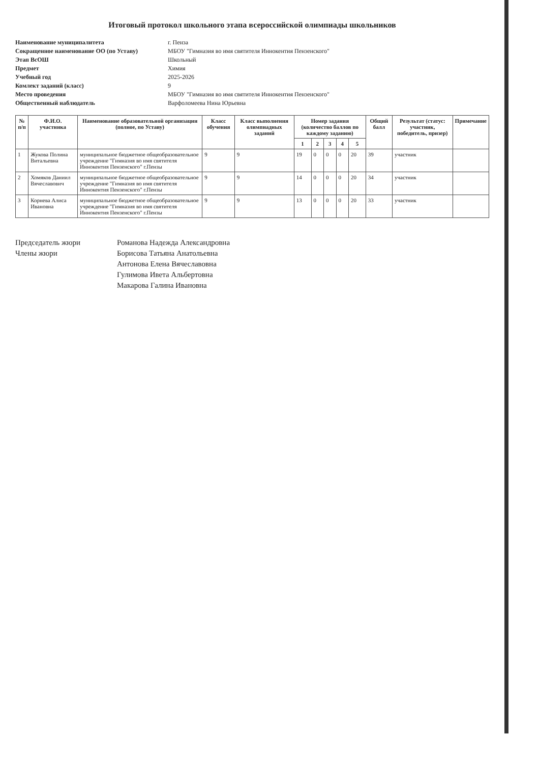Итоговый протокол школьного этапа всероссийской олимпиады школьников
Наименование муниципалитета г. Пенза Сокращенное наименование ОО (по Уставу) МБОУ "Гимназия во имя святителя Иннокентия Пензенского" Этап ВсОШ Школьный Предмет Химия Учебный год 2025-2026 Комлект заданий (класс) 9 Место проведения МБОУ "Гимназия во имя святителя Иннокентия Пензенского" Общественный наблюдатель Варфоломеева Нина Юрьевна
| № п/п | Ф.И.О. участника | Наименование образовательной организации (полное, по Уставу) | Класс обучения | Класс выполнения олимпиадных заданий | Номер задания (количество баллов по каждому заданию) | | | | | Общий балл | Результат (статус: участник, победитель, призер) | Примечание |
| --- | --- | --- | --- | --- | --- | --- | --- | --- | --- | --- | --- | --- |
| | | | | | 1 | 2 | 3 | 4 | 5 | | | |
| 1 | Жукова Полина Витальевна | муниципальное бюджетное общеобразовательное учреждение "Гимназия во имя святителя Иннокентия Пензенского" г.Пензы | 9 | 9 | 19 | 0 | 0 | 0 | 20 | 39 | участник | |
| 2 | Хомяков Даниил Вячеславович | муниципальное бюджетное общеобразовательное учреждение "Гимназия во имя святителя Иннокентия Пензенского" г.Пензы | 9 | 9 | 14 | 0 | 0 | 0 | 20 | 34 | участник | |
| 3 | Корнева Алиса Ивановна | муниципальное бюджетное общеобразовательное учреждение "Гимназия во имя святителя Иннокентия Пензенского" г.Пензы | 9 | 9 | 13 | 0 | 0 | 0 | 20 | 33 | участник | |
Председатель жюри Романова Надежда Александровна Члены жюри Борисова Татьяна Анатольевна Антонова Елена Вячеславовна Гулимова Ивета Альбертовна Макарова Галина Ивановна